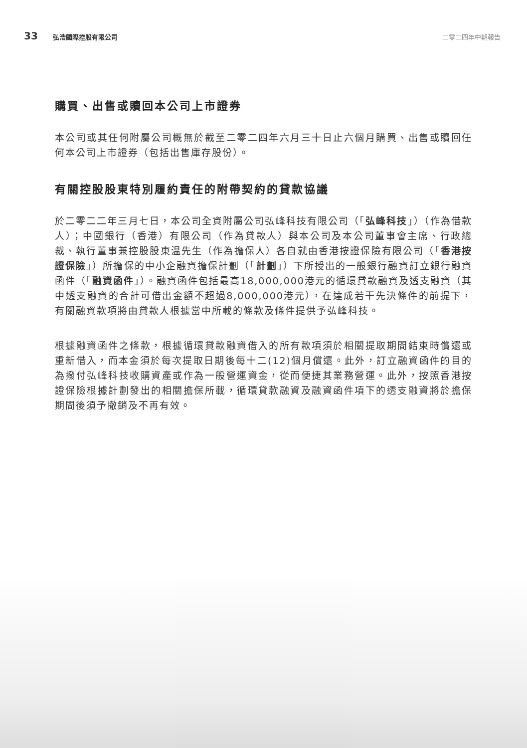33 弘浩國際控股有限公司 二零二四年中期報告
購買、出售或贖回本公司上市證券
本公司或其任何附屬公司概無於截至二零二四年六月三十日止六個月購買、出售或贖回任何本公司上市證券（包括出售庫存股份）。
有關控股股東特別履約責任的附帶契約的貸款協議
於二零二二年三月七日，本公司全資附屬公司弘峰科技有限公司（「弘峰科技」）（作為借款人）；中國銀行（香港）有限公司（作為貸款人）與本公司及本公司董事會主席、行政總裁、執行董事兼控股股東温先生（作為擔保人）各自就由香港按證保險有限公司（「香港按證保險」）所擔保的中小企融資擔保計劃（「計劃」）下所授出的一般銀行融資訂立銀行融資函件（「融資函件」）。融資函件包括最高18,000,000港元的循環貸款融資及透支融資（其中透支融資的合計可借出金額不超過8,000,000港元），在達成若干先決條件的前提下，有關融資款項將由貸款人根據當中所載的條款及條件提供予弘峰科技。
根據融資函件之條款，根據循環貸款融資借入的所有款項須於相關提取期間結束時償還或重新借入，而本金須於每次提取日期後每十二(12)個月償還。此外，訂立融資函件的目的為撥付弘峰科技收購資產或作為一般營運資金，從而便捷其業務營運。此外，按照香港按證保險根據計劃發出的相關擔保所載，循環貸款融資及融資函件項下的透支融資將於擔保期間後須予撤銷及不再有效。